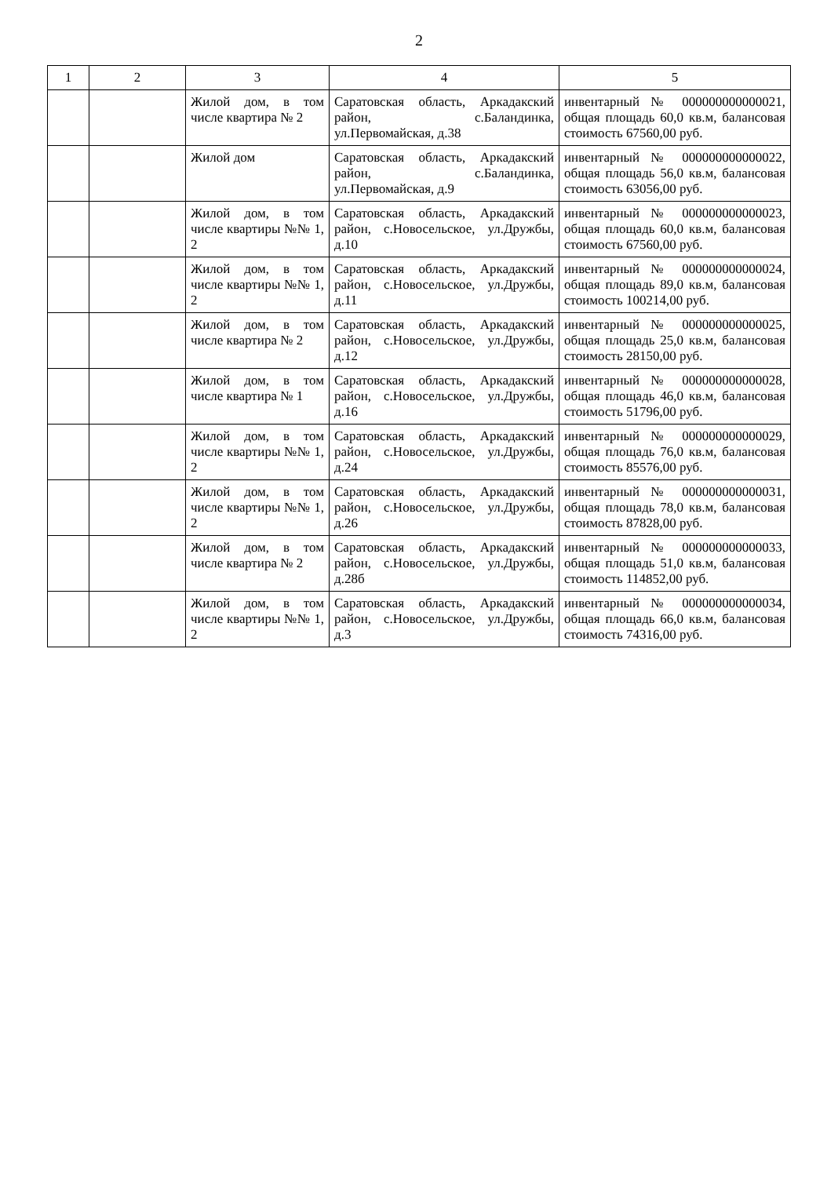2
| 1 | 2 | 3 | 4 | 5 |
| --- | --- | --- | --- | --- |
| | | Жилой дом, в том числе квартира № 2 | Саратовская область, Аркадакский район, с.Баландинка, ул.Первомайская, д.38 | инвентарный № 000000000000021, общая площадь 60,0 кв.м, балансовая стоимость 67560,00 руб. |
| | | Жилой дом | Саратовская область, Аркадакский район, с.Баландинка, ул.Первомайская, д.9 | инвентарный № 000000000000022, общая площадь 56,0 кв.м, балансовая стоимость 63056,00 руб. |
| | | Жилой дом, в том числе квартиры №№ 1, 2 | Саратовская область, Аркадакский район, с.Новосельское, ул.Дружбы, д.10 | инвентарный № 000000000000023, общая площадь 60,0 кв.м, балансовая стоимость 67560,00 руб. |
| | | Жилой дом, в том числе квартиры №№ 1, 2 | Саратовская область, Аркадакский район, с.Новосельское, ул.Дружбы, д.11 | инвентарный № 000000000000024, общая площадь 89,0 кв.м, балансовая стоимость 100214,00 руб. |
| | | Жилой дом, в том числе квартира № 2 | Саратовская область, Аркадакский район, с.Новосельское, ул.Дружбы, д.12 | инвентарный № 000000000000025, общая площадь 25,0 кв.м, балансовая стоимость 28150,00 руб. |
| | | Жилой дом, в том числе квартира № 1 | Саратовская область, Аркадакский район, с.Новосельское, ул.Дружбы, д.16 | инвентарный № 000000000000028, общая площадь 46,0 кв.м, балансовая стоимость 51796,00 руб. |
| | | Жилой дом, в том числе квартиры №№ 1, 2 | Саратовская область, Аркадакский район, с.Новосельское, ул.Дружбы, д.24 | инвентарный № 000000000000029, общая площадь 76,0 кв.м, балансовая стоимость 85576,00 руб. |
| | | Жилой дом, в том числе квартиры №№ 1, 2 | Саратовская область, Аркадакский район, с.Новосельское, ул.Дружбы, д.26 | инвентарный № 000000000000031, общая площадь 78,0 кв.м, балансовая стоимость 87828,00 руб. |
| | | Жилой дом, в том числе квартира № 2 | Саратовская область, Аркадакский район, с.Новосельское, ул.Дружбы, д.28б | инвентарный № 000000000000033, общая площадь 51,0 кв.м, балансовая стоимость 114852,00 руб. |
| | | Жилой дом, в том числе квартиры №№ 1, 2 | Саратовская область, Аркадакский район, с.Новосельское, ул.Дружбы, д.3 | инвентарный № 000000000000034, общая площадь 66,0 кв.м, балансовая стоимость 74316,00 руб. |